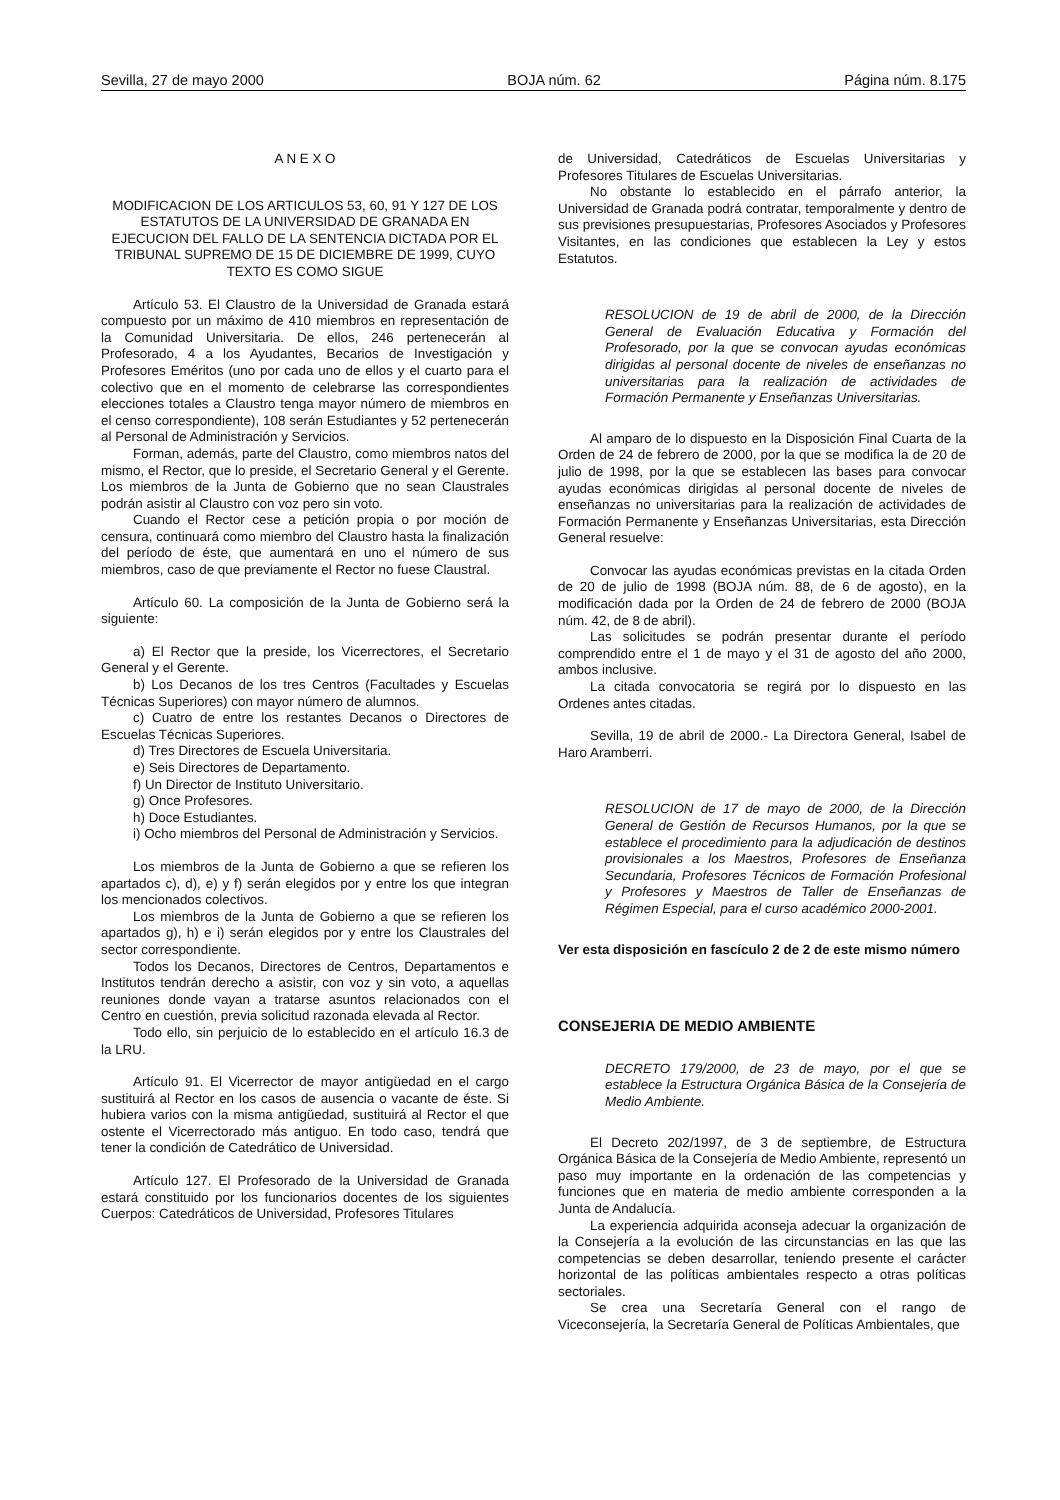Sevilla, 27 de mayo 2000 BOJA núm. 62 Página núm. 8.175
A N E X O
MODIFICACION DE LOS ARTICULOS 53, 60, 91 Y 127 DE LOS ESTATUTOS DE LA UNIVERSIDAD DE GRANADA EN EJECUCION DEL FALLO DE LA SENTENCIA DICTADA POR EL TRIBUNAL SUPREMO DE 15 DE DICIEMBRE DE 1999, CUYO TEXTO ES COMO SIGUE
Artículo 53. El Claustro de la Universidad de Granada estará compuesto por un máximo de 410 miembros en representación de la Comunidad Universitaria. De ellos, 246 pertenecerán al Profesorado, 4 a los Ayudantes, Becarios de Investigación y Profesores Eméritos (uno por cada uno de ellos y el cuarto para el colectivo que en el momento de celebrarse las correspondientes elecciones totales a Claustro tenga mayor número de miembros en el censo correspondiente), 108 serán Estudiantes y 52 pertenecerán al Personal de Administración y Servicios.
Forman, además, parte del Claustro, como miembros natos del mismo, el Rector, que lo preside, el Secretario General y el Gerente. Los miembros de la Junta de Gobierno que no sean Claustrales podrán asistir al Claustro con voz pero sin voto.
Cuando el Rector cese a petición propia o por moción de censura, continuará como miembro del Claustro hasta la finalización del período de éste, que aumentará en uno el número de sus miembros, caso de que previamente el Rector no fuese Claustral.
Artículo 60. La composición de la Junta de Gobierno será la siguiente:
a) El Rector que la preside, los Vicerrectores, el Secretario General y el Gerente.
b) Los Decanos de los tres Centros (Facultades y Escuelas Técnicas Superiores) con mayor número de alumnos.
c) Cuatro de entre los restantes Decanos o Directores de Escuelas Técnicas Superiores.
d) Tres Directores de Escuela Universitaria.
e) Seis Directores de Departamento.
f) Un Director de Instituto Universitario.
g) Once Profesores.
h) Doce Estudiantes.
i) Ocho miembros del Personal de Administración y Servicios.
Los miembros de la Junta de Gobierno a que se refieren los apartados c), d), e) y f) serán elegidos por y entre los que integran los mencionados colectivos.
Los miembros de la Junta de Gobierno a que se refieren los apartados g), h) e i) serán elegidos por y entre los Claustrales del sector correspondiente.
Todos los Decanos, Directores de Centros, Departamentos e Institutos tendrán derecho a asistir, con voz y sin voto, a aquellas reuniones donde vayan a tratarse asuntos relacionados con el Centro en cuestión, previa solicitud razonada elevada al Rector.
Todo ello, sin perjuicio de lo establecido en el artículo 16.3 de la LRU.
Artículo 91. El Vicerrector de mayor antigüedad en el cargo sustituirá al Rector en los casos de ausencia o vacante de éste. Si hubiera varios con la misma antigüedad, sustituirá al Rector el que ostente el Vicerrectorado más antiguo. En todo caso, tendrá que tener la condición de Catedrático de Universidad.
Artículo 127. El Profesorado de la Universidad de Granada estará constituido por los funcionarios docentes de los siguientes Cuerpos: Catedráticos de Universidad, Profesores Titulares
de Universidad, Catedráticos de Escuelas Universitarias y Profesores Titulares de Escuelas Universitarias.
No obstante lo establecido en el párrafo anterior, la Universidad de Granada podrá contratar, temporalmente y dentro de sus previsiones presupuestarias, Profesores Asociados y Profesores Visitantes, en las condiciones que establecen la Ley y estos Estatutos.
RESOLUCION de 19 de abril de 2000, de la Dirección General de Evaluación Educativa y Formación del Profesorado, por la que se convocan ayudas económicas dirigidas al personal docente de niveles de enseñanzas no universitarias para la realización de actividades de Formación Permanente y Enseñanzas Universitarias.
Al amparo de lo dispuesto en la Disposición Final Cuarta de la Orden de 24 de febrero de 2000, por la que se modifica la de 20 de julio de 1998, por la que se establecen las bases para convocar ayudas económicas dirigidas al personal docente de niveles de enseñanzas no universitarias para la realización de actividades de Formación Permanente y Enseñanzas Universitarias, esta Dirección General resuelve:
Convocar las ayudas económicas previstas en la citada Orden de 20 de julio de 1998 (BOJA núm. 88, de 6 de agosto), en la modificación dada por la Orden de 24 de febrero de 2000 (BOJA núm. 42, de 8 de abril).
Las solicitudes se podrán presentar durante el período comprendido entre el 1 de mayo y el 31 de agosto del año 2000, ambos inclusive.
La citada convocatoria se regirá por lo dispuesto en las Ordenes antes citadas.
Sevilla, 19 de abril de 2000.- La Directora General, Isabel de Haro Aramberri.
RESOLUCION de 17 de mayo de 2000, de la Dirección General de Gestión de Recursos Humanos, por la que se establece el procedimiento para la adjudicación de destinos provisionales a los Maestros, Profesores de Enseñanza Secundaria, Profesores Técnicos de Formación Profesional y Profesores y Maestros de Taller de Enseñanzas de Régimen Especial, para el curso académico 2000-2001.
Ver esta disposición en fascículo 2 de 2 de este mismo número
CONSEJERIA DE MEDIO AMBIENTE
DECRETO 179/2000, de 23 de mayo, por el que se establece la Estructura Orgánica Básica de la Consejería de Medio Ambiente.
El Decreto 202/1997, de 3 de septiembre, de Estructura Orgánica Básica de la Consejería de Medio Ambiente, representó un paso muy importante en la ordenación de las competencias y funciones que en materia de medio ambiente corresponden a la Junta de Andalucía.
La experiencia adquirida aconseja adecuar la organización de la Consejería a la evolución de las circunstancias en las que las competencias se deben desarrollar, teniendo presente el carácter horizontal de las políticas ambientales respecto a otras políticas sectoriales.
Se crea una Secretaría General con el rango de Viceconsejería, la Secretaría General de Políticas Ambientales, que